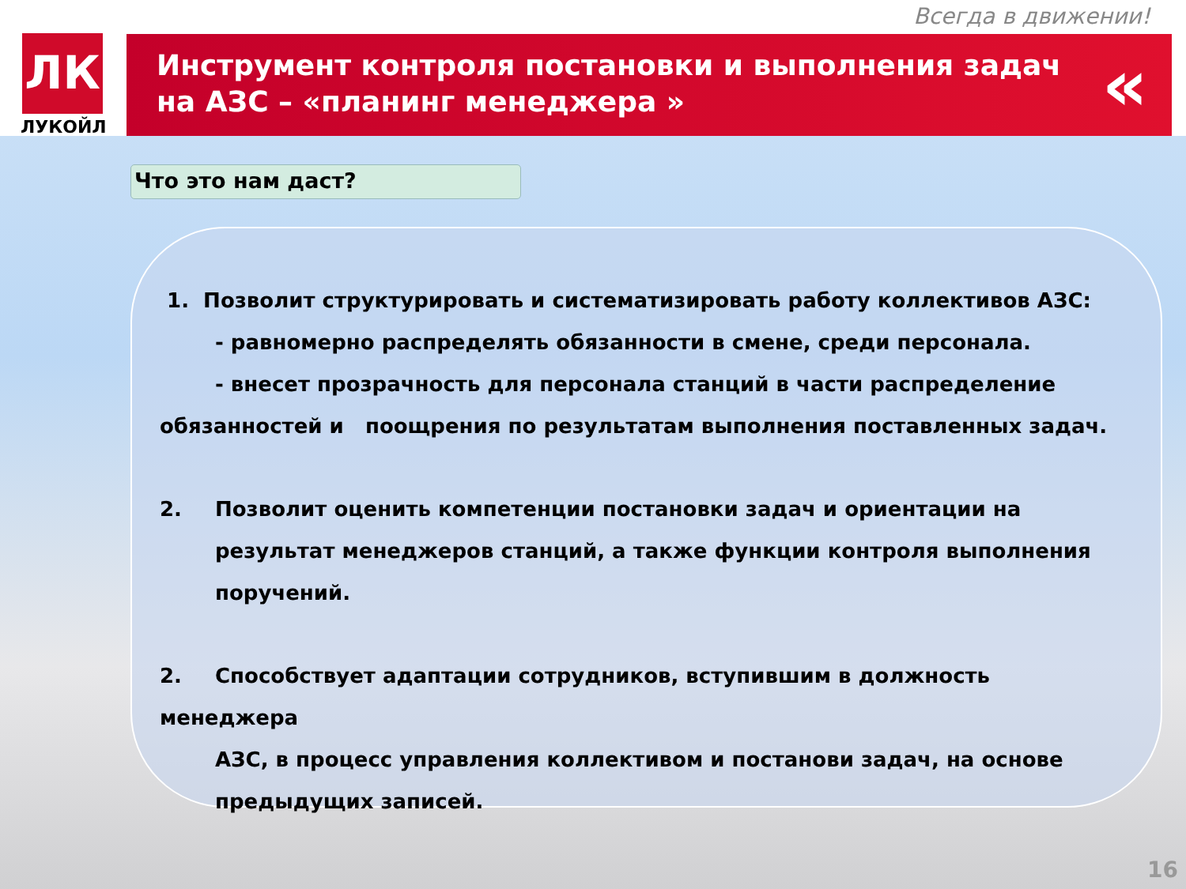Всегда в движении!
ЛК
ЛУКОЙЛ
Инструмент контроля постановки и выполнения задач
на АЗС – «планинг менеджера »
«
Что это нам даст?
1. Позволит структурировать и систематизировать работу коллективов АЗС:
- равномерно распределять обязанности в смене, среди персонала.
- внесет прозрачность для персонала станций в части распределение
обязанностей и поощрения по результатам выполнения поставленных задач.
2. Позволит оценить компетенции постановки задач и ориентации на
результат менеджеров станций, а также функции контроля выполнения поручений.
2. Способствует адаптации сотрудников, вступившим в должность менеджера
АЗС, в процесс управления коллективом и постанови задач, на основе предыдущих записей.
16